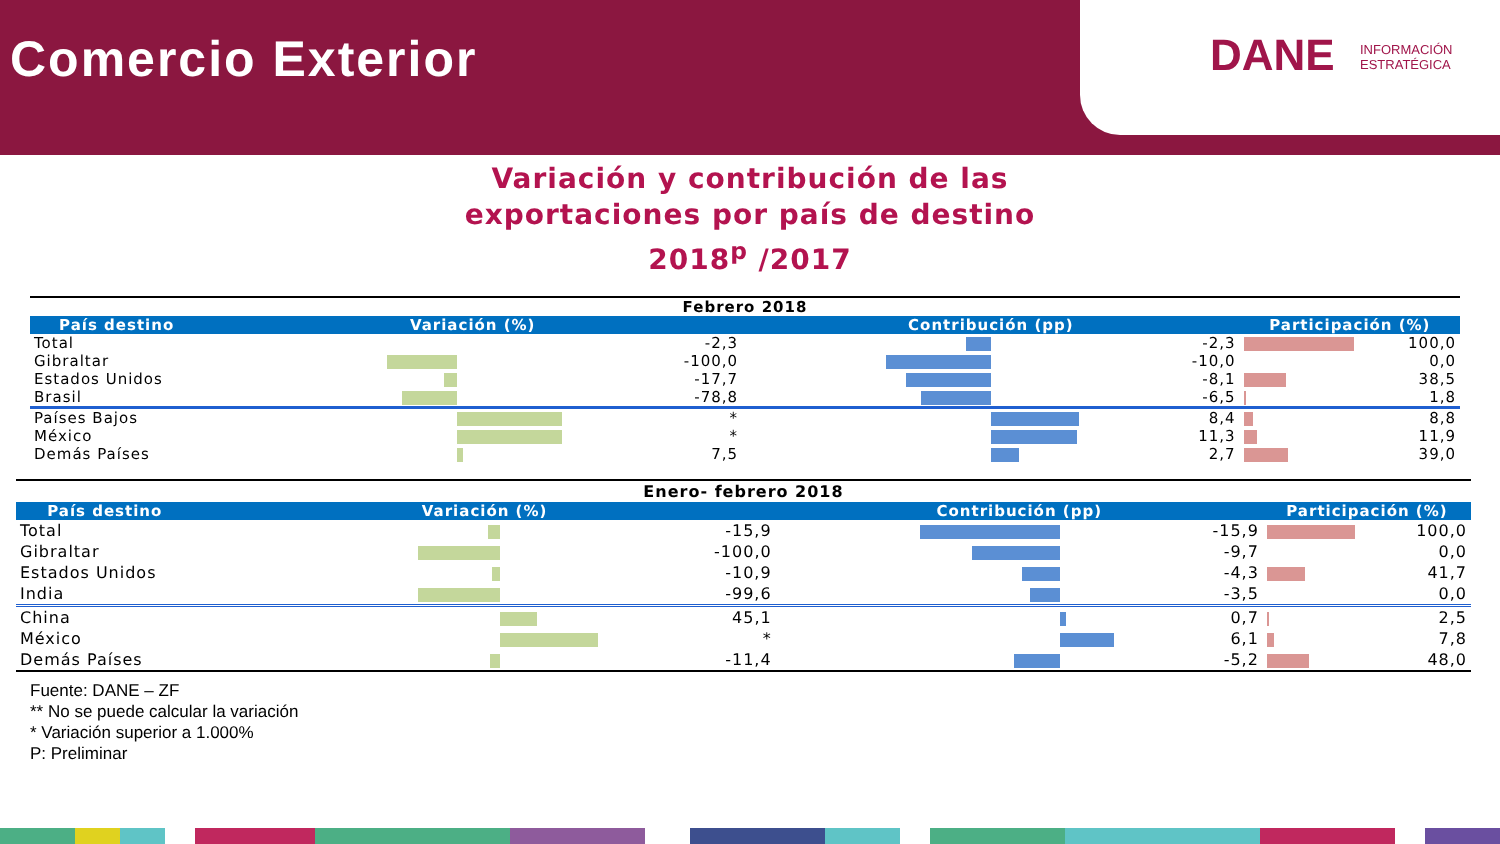Comercio Exterior
DANE INFORMACIÓN
ESTRATÉGICA
Variación y contribución de las
exportaciones por país de destino
2018<sup>p</sup> /2017
| Febrero 2018 | | | | | | |
| País destino | Variación (%) | | Contribución (pp) | | Participación (%) | |
| Total | | -2,3 | | -2,3 | | 100,0 |
| Gibraltar | | -100,0 | | -10,0 | | 0,0 |
| Estados Unidos | | -17,7 | | -8,1 | | 38,5 |
| Brasil | | -78,8 | | -6,5 | | 1,8 |
| Países Bajos | | * | | 8,4 | | 8,8 |
| México | | * | | 11,3 | | 11,9 |
| Demás Países | | 7,5 | | 2,7 | | 39,0 |
| Enero- febrero 2018 | | | | | | |
| País destino | Variación (%) | | Contribución (pp) | | Participación (%) | |
| Total | | -15,9 | | -15,9 | | 100,0 |
| Gibraltar | | -100,0 | | -9,7 | | 0,0 |
| Estados Unidos | | -10,9 | | -4,3 | | 41,7 |
| India | | -99,6 | | -3,5 | | 0,0 |
| China | | 45,1 | | 0,7 | | 2,5 |
| México | | * | | 6,1 | | 7,8 |
| Demás Países | | -11,4 | | -5,2 | | 48,0 |
Fuente: DANE – ZF
** No se puede calcular la variación
* Variación superior a 1.000%
P: Preliminar